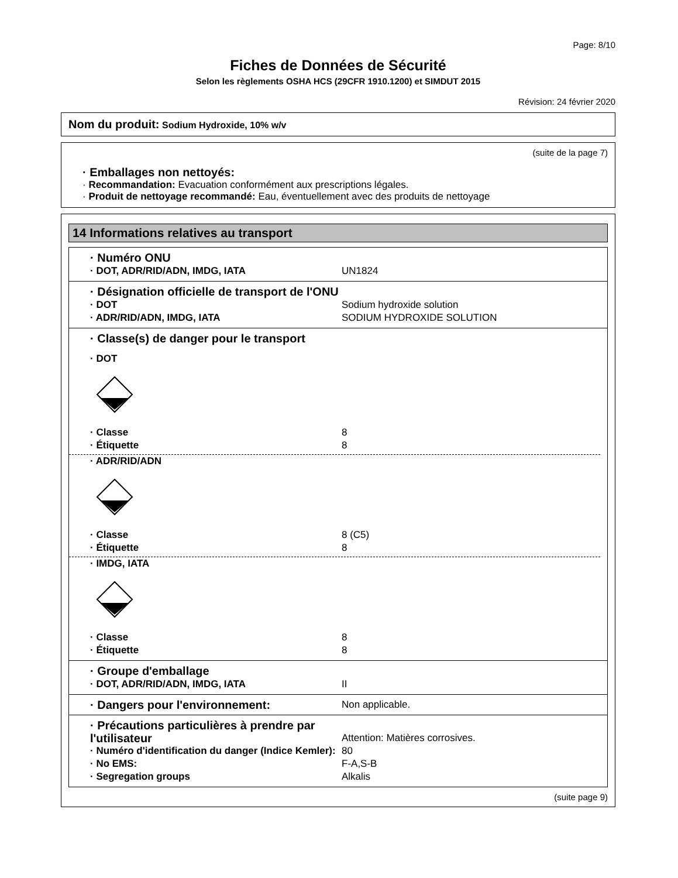Page: 8/10
Fiches de Données de Sécurité
Selon les règlements OSHA HCS (29CFR 1910.1200) et SIMDUT 2015
Révision: 24 février 2020
Nom du produit: Sodium Hydroxide, 10% w/v
(suite de la page 7)
· Emballages non nettoyés:
· Recommandation: Evacuation conformément aux prescriptions légales.
· Produit de nettoyage recommandé: Eau, éventuellement avec des produits de nettoyage
14 Informations relatives au transport
· Numéro ONU
· DOT, ADR/RID/ADN, IMDG, IATA UN1824
· Désignation officielle de transport de l'ONU
· DOT Sodium hydroxide solution
· ADR/RID/ADN, IMDG, IATA SODIUM HYDROXIDE SOLUTION
· Classe(s) de danger pour le transport
· DOT
· Classe 8
· Étiquette 8
· ADR/RID/ADN
· Classe 8 (C5)
· Étiquette 8
· IMDG, IATA
· Classe 8
· Étiquette 8
· Groupe d'emballage
· DOT, ADR/RID/ADN, IMDG, IATA II
· Dangers pour l'environnement:
Non applicable.
· Précautions particulières à prendre par l'utilisateur
Attention: Matières corrosives.
· Numéro d'identification du danger (Indice Kemler):
80
· No EMS: F-A,S-B
· Segregation groups Alkalis
(suite page 9)